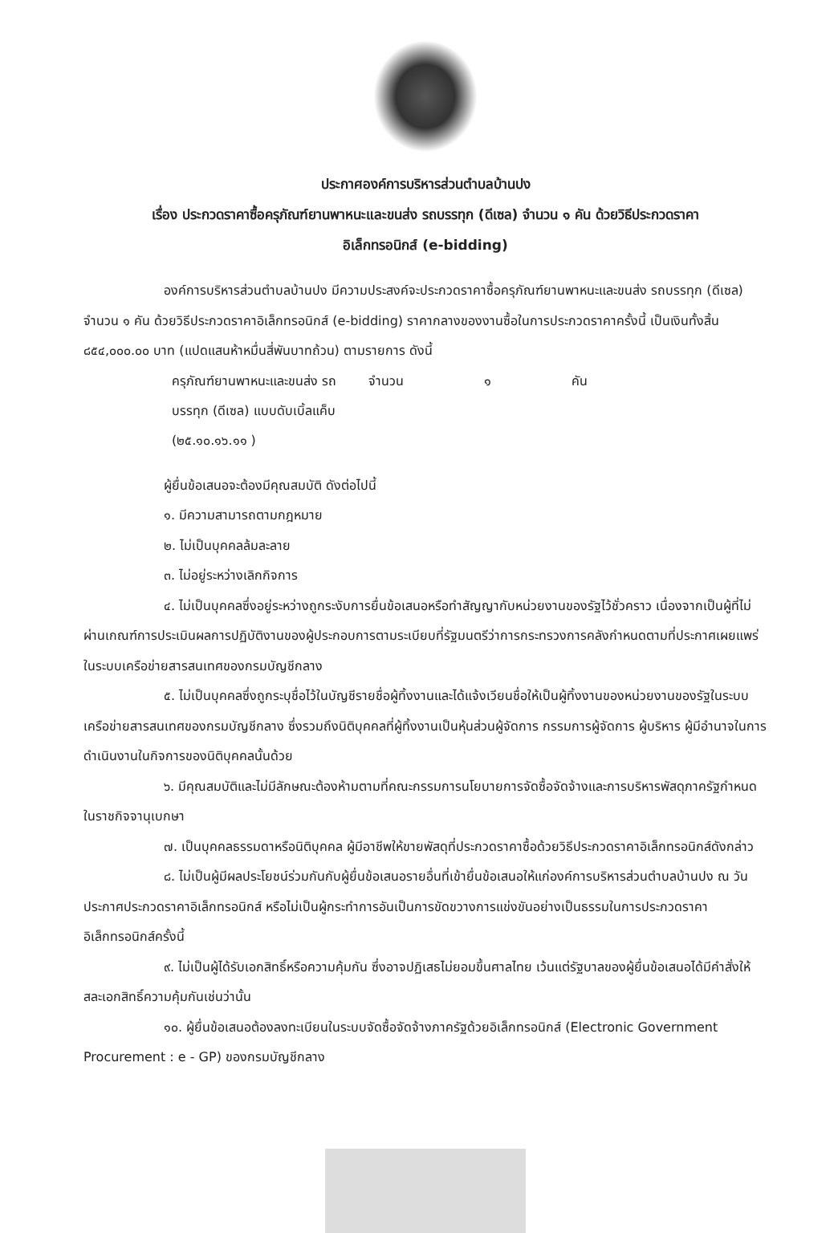ประกาศองค์การบริหารส่วนตำบลบ้านปง
เรื่อง ประกวดราคาซื้อครุภัณฑ์ยานพาหนะและขนส่ง รถบรรทุก (ดีเซล) จำนวน ๑ คัน ด้วยวิธีประกวดราคา
อิเล็กทรอนิกส์ (e-bidding)
องค์การบริหารส่วนตำบลบ้านปง มีความประสงค์จะประกวดราคาซื้อครุภัณฑ์ยานพาหนะและขนส่ง รถบรรทุก (ดีเซล) จำนวน ๑ คัน ด้วยวิธีประกวดราคาอิเล็กทรอนิกส์ (e-bidding) ราคากลางของงานซื้อในการประกวดราคาครั้งนี้ เป็นเงินทั้งสิ้น ๘๕๔,๐๐๐.๐๐ บาท (แปดแสนห้าหมื่นสี่พันบาทถ้วน) ตามรายการ ดังนี้
| ครุภัณฑ์ยานพาหนะและขนส่ง รถ บรรทุก (ดีเซล) แบบดับเบิ้ลแค็บ (๒๕.๑๐.๑๖.๑๑ ) | จำนวน | ๑ | คัน |
ผู้ยื่นข้อเสนอจะต้องมีคุณสมบัติ ดังต่อไปนี้
๑. มีความสามารถตามกฎหมาย
๒. ไม่เป็นบุคคลล้มละลาย
๓. ไม่อยู่ระหว่างเลิกกิจการ
๔. ไม่เป็นบุคคลซึ่งอยู่ระหว่างถูกระงับการยื่นข้อเสนอหรือทำสัญญากับหน่วยงานของรัฐไว้ชั่วคราว เนื่องจากเป็นผู้ที่ไม่ผ่านเกณฑ์การประเมินผลการปฏิบัติงานของผู้ประกอบการตามระเบียบที่รัฐมนตรีว่าการกระทรวงการคลังกำหนดตามที่ประกาศเผยแพร่ในระบบเครือข่ายสารสนเทศของกรมบัญชีกลาง
๕. ไม่เป็นบุคคลซึ่งถูกระบุชื่อไว้ในบัญชีรายชื่อผู้ทิ้งงานและได้แจ้งเวียนชื่อให้เป็นผู้ทิ้งงานของหน่วยงานของรัฐในระบบเครือข่ายสารสนเทศของกรมบัญชีกลาง ซึ่งรวมถึงนิติบุคคลที่ผู้ทิ้งงานเป็นหุ้นส่วนผู้จัดการ กรรมการผู้จัดการ ผู้บริหาร ผู้มีอำนาจในการดำเนินงานในกิจการของนิติบุคคลนั้นด้วย
๖. มีคุณสมบัติและไม่มีลักษณะต้องห้ามตามที่คณะกรรมการนโยบายการจัดซื้อจัดจ้างและการบริหารพัสดุภาครัฐกำหนดในราชกิจจานุเบกษา
๗. เป็นบุคคลธรรมดาหรือนิติบุคคล ผู้มีอาชีพให้ขายพัสดุที่ประกวดราคาซื้อด้วยวิธีประกวดราคาอิเล็กทรอนิกส์ดังกล่าว
๘. ไม่เป็นผู้มีผลประโยชน์ร่วมกันกับผู้ยื่นข้อเสนอรายอื่นที่เข้ายื่นข้อเสนอให้แก่องค์การบริหารส่วนตำบลบ้านปง ณ วันประกาศประกวดราคาอิเล็กทรอนิกส์ หรือไม่เป็นผู้กระทำการอันเป็นการขัดขวางการแข่งขันอย่างเป็นธรรมในการประกวดราคาอิเล็กทรอนิกส์ครั้งนี้
๙. ไม่เป็นผู้ได้รับเอกสิทธิ์หรือความคุ้มกัน ซึ่งอาจปฏิเสธไม่ยอมขึ้นศาลไทย เว้นแต่รัฐบาลของผู้ยื่นข้อเสนอได้มีคำสั่งให้สละเอกสิทธิ์ความคุ้มกันเช่นว่านั้น
๑๐. ผู้ยื่นข้อเสนอต้องลงทะเบียนในระบบจัดซื้อจัดจ้างภาครัฐด้วยอิเล็กทรอนิกส์ (Electronic Government Procurement : e - GP) ของกรมบัญชีกลาง